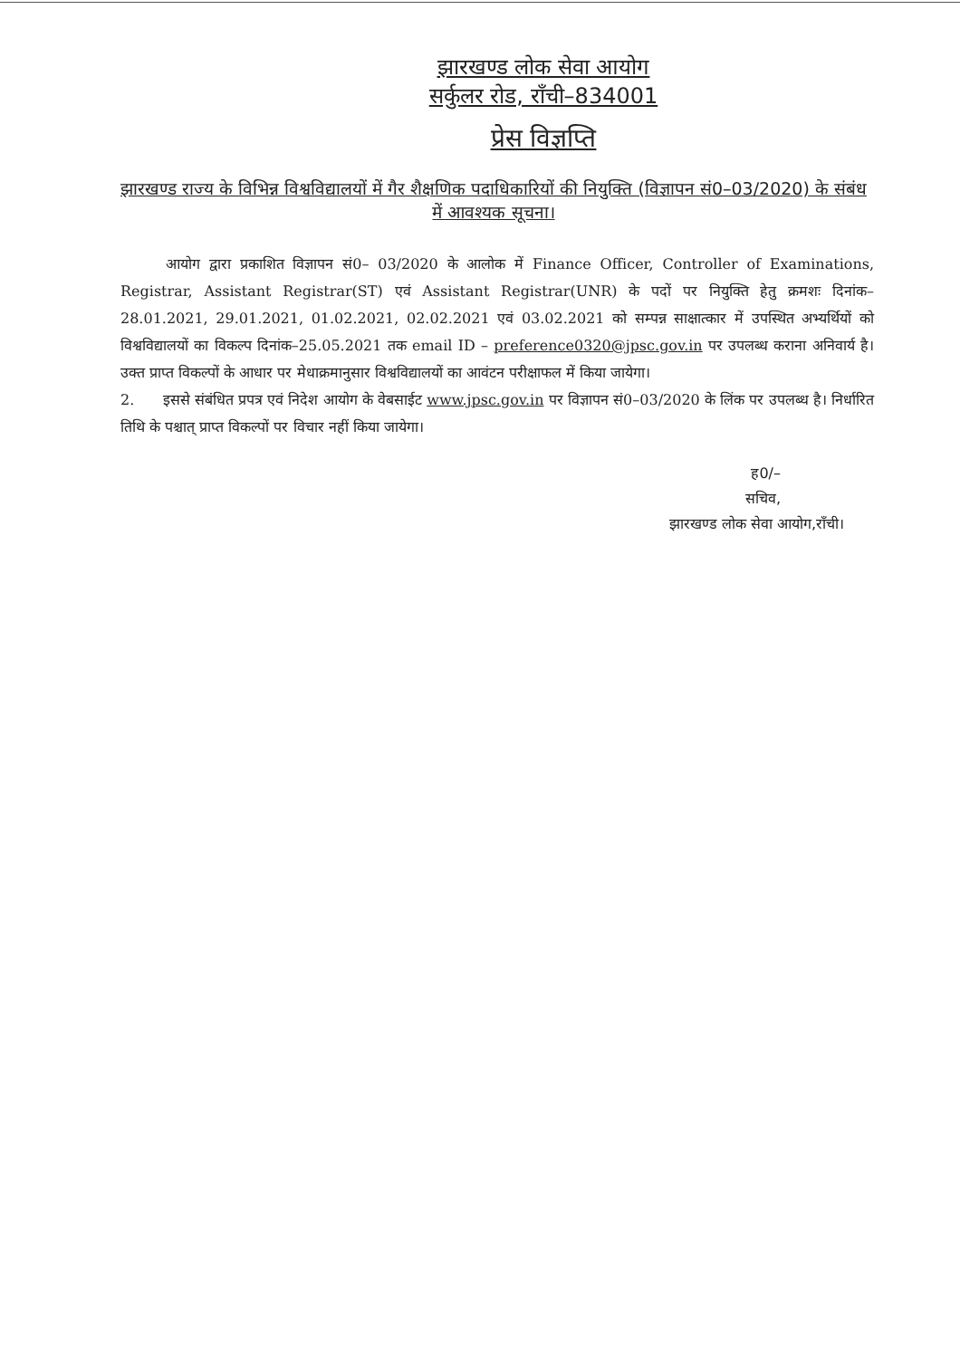झारखण्ड लोक सेवा आयोग
सर्कुलर रोड, राँची–834001
प्रेस विज्ञप्ति
झारखण्ड राज्य के विभिन्न विश्वविद्यालयों में गैर शैक्षणिक पदाधिकारियों की नियुक्ति (विज्ञापन सं0–03/2020) के संबंध में आवश्यक सूचना।
आयोग द्वारा प्रकाशित विज्ञापन सं0– 03/2020 के आलोक में Finance Officer, Controller of Examinations, Registrar, Assistant Registrar(ST) एवं Assistant Registrar(UNR) के पदों पर नियुक्ति हेतु क्रमशः दिनांक–28.01.2021, 29.01.2021, 01.02.2021, 02.02.2021 एवं 03.02.2021 को सम्पन्न साक्षात्कार में उपस्थित अभ्यर्थियों को विश्वविद्यालयों का विकल्प दिनांक–25.05.2021 तक email ID – preference0320@jpsc.gov.in पर उपलब्ध कराना अनिवार्य है। उक्त प्राप्त विकल्पों के आधार पर मेधाक्रमानुसार विश्वविद्यालयों का आवंटन परीक्षाफल में किया जायेगा।
2. इससे संबंधित प्रपत्र एवं निदेश आयोग के वेबसाईट www.jpsc.gov.in पर विज्ञापन सं0–03/2020 के लिंक पर उपलब्ध है। निर्धारित तिथि के पश्चात् प्राप्त विकल्पों पर विचार नहीं किया जायेगा।
ह0/–
सचिव,
झारखण्ड लोक सेवा आयोग,राँची।